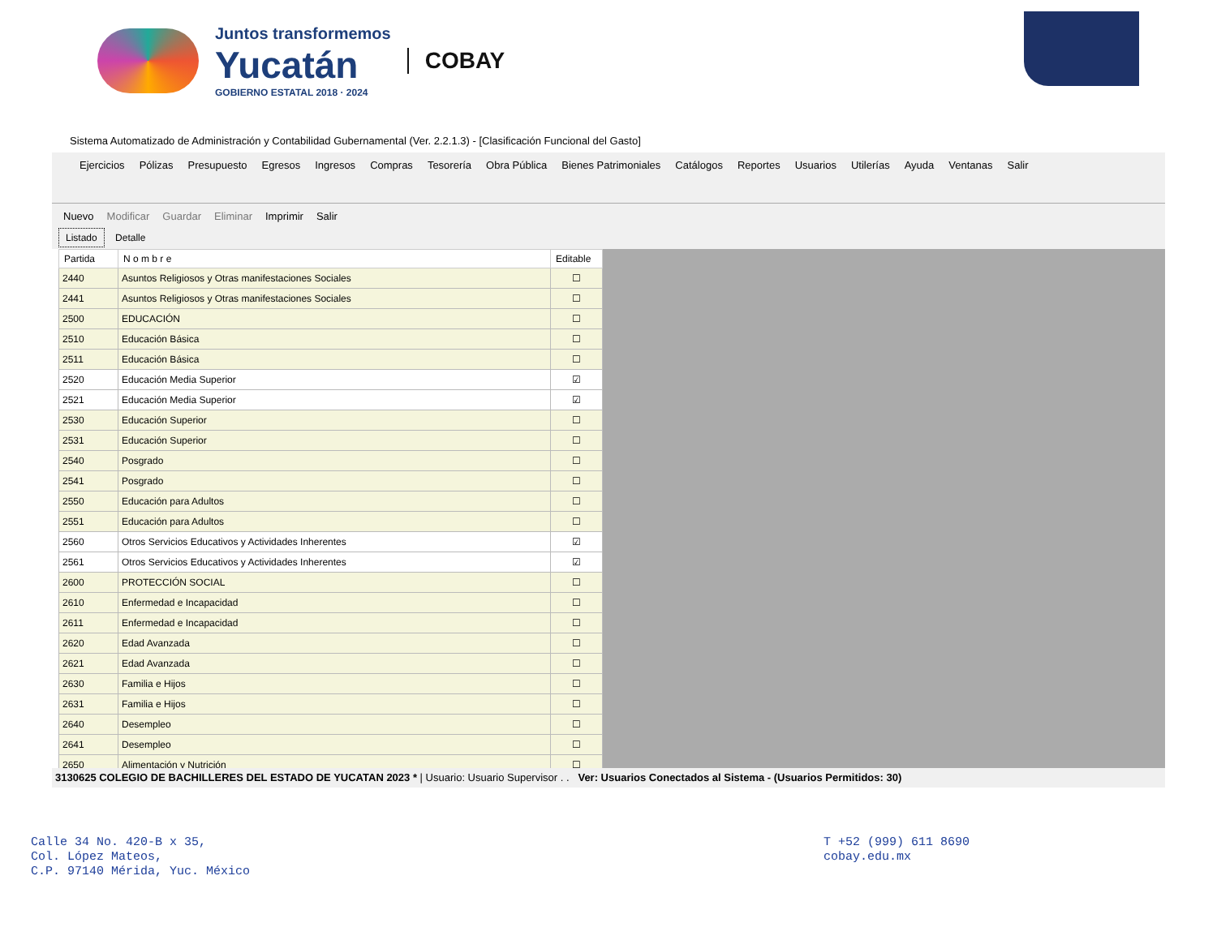Juntos transformemos
Yucatán
GOBIERNO ESTATAL 2018 · 2024
COBAY
Sistema Automatizado de Administración y Contabilidad Gubernamental (Ver. 2.2.1.3) - [Clasificación Funcional del Gasto]
Ejercicios Pólizas Presupuesto Egresos Ingresos Compras Tesorería Obra Pública Bienes Patrimoniales Catálogos Reportes Usuarios Utilerías Ayuda Ventanas Salir
Nuevo Modificar Guardar Eliminar Imprimir Salir
Listado Detalle
| Partida | N o m b r e | Editable |
| --- | --- | --- |
| 2440 | Asuntos Religiosos y Otras manifestaciones Sociales | ☐ |
| 2441 | Asuntos Religiosos y Otras manifestaciones Sociales | ☐ |
| 2500 | EDUCACIÓN | ☐ |
| 2510 | Educación Básica | ☐ |
| 2511 | Educación Básica | ☐ |
| 2520 | Educación Media Superior | ☑ |
| 2521 | Educación Media Superior | ☑ |
| 2530 | Educación Superior | ☐ |
| 2531 | Educación Superior | ☐ |
| 2540 | Posgrado | ☐ |
| 2541 | Posgrado | ☐ |
| 2550 | Educación para Adultos | ☐ |
| 2551 | Educación para Adultos | ☐ |
| 2560 | Otros Servicios Educativos y Actividades Inherentes | ☑ |
| 2561 | Otros Servicios Educativos y Actividades Inherentes | ☑ |
| 2600 | PROTECCIÓN SOCIAL | ☐ |
| 2610 | Enfermedad e Incapacidad | ☐ |
| 2611 | Enfermedad e Incapacidad | ☐ |
| 2620 | Edad Avanzada | ☐ |
| 2621 | Edad Avanzada | ☐ |
| 2630 | Familia e Hijos | ☐ |
| 2631 | Familia e Hijos | ☐ |
| 2640 | Desempleo | ☐ |
| 2641 | Desempleo | ☐ |
| 2650 | Alimentación y Nutrición | ☐ |
3130625 COLEGIO DE BACHILLERES DEL ESTADO DE YUCATAN 2023 * | Usuario: Usuario Supervisor . . Ver: Usuarios Conectados al Sistema - (Usuarios Permitidos: 30)
Calle 34 No. 420-B x 35,
Col. López Mateos,
C.P. 97140 Mérida, Yuc. México
T +52 (999) 611 8690
cobay.edu.mx